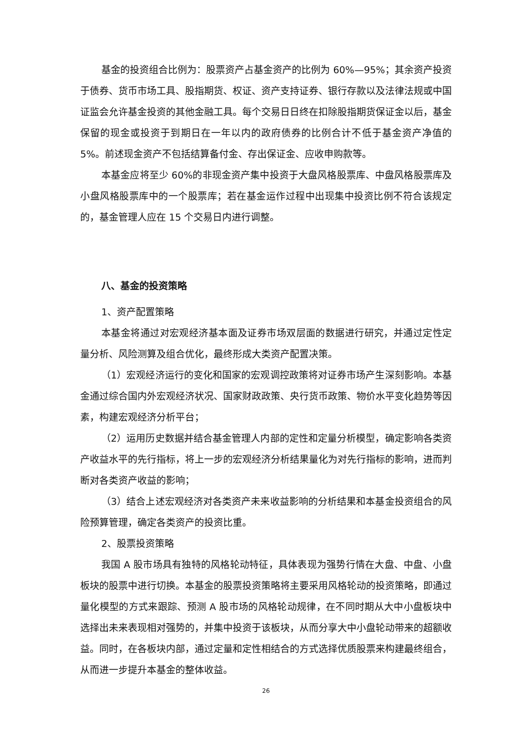基金的投资组合比例为：股票资产占基金资产的比例为 60%—95%；其余资产投资于债券、货币市场工具、股指期货、权证、资产支持证券、银行存款以及法律法规或中国证监会允许基金投资的其他金融工具。每个交易日日终在扣除股指期货保证金以后，基金保留的现金或投资于到期日在一年以内的政府债券的比例合计不低于基金资产净值的 5%。前述现金资产不包括结算备付金、存出保证金、应收申购款等。
本基金应将至少 60%的非现金资产集中投资于大盘风格股票库、中盘风格股票库及小盘风格股票库中的一个股票库；若在基金运作过程中出现集中投资比例不符合该规定的，基金管理人应在 15 个交易日内进行调整。
八、基金的投资策略
1、资产配置策略
本基金将通过对宏观经济基本面及证券市场双层面的数据进行研究，并通过定性定量分析、风险测算及组合优化，最终形成大类资产配置决策。
（1）宏观经济运行的变化和国家的宏观调控政策将对证券市场产生深刻影响。本基金通过综合国内外宏观经济状况、国家财政政策、央行货币政策、物价水平变化趋势等因素，构建宏观经济分析平台；
（2）运用历史数据并结合基金管理人内部的定性和定量分析模型，确定影响各类资产收益水平的先行指标，将上一步的宏观经济分析结果量化为对先行指标的影响，进而判断对各类资产收益的影响；
（3）结合上述宏观经济对各类资产未来收益影响的分析结果和本基金投资组合的风险预算管理，确定各类资产的投资比重。
2、股票投资策略
我国 A 股市场具有独特的风格轮动特征，具体表现为强势行情在大盘、中盘、小盘板块的股票中进行切换。本基金的股票投资策略将主要采用风格轮动的投资策略，即通过量化模型的方式来跟踪、预测 A 股市场的风格轮动规律，在不同时期从大中小盘板块中选择出未来表现相对强势的，并集中投资于该板块，从而分享大中小盘轮动带来的超额收益。同时，在各板块内部，通过定量和定性相结合的方式选择优质股票来构建最终组合，从而进一步提升本基金的整体收益。
26